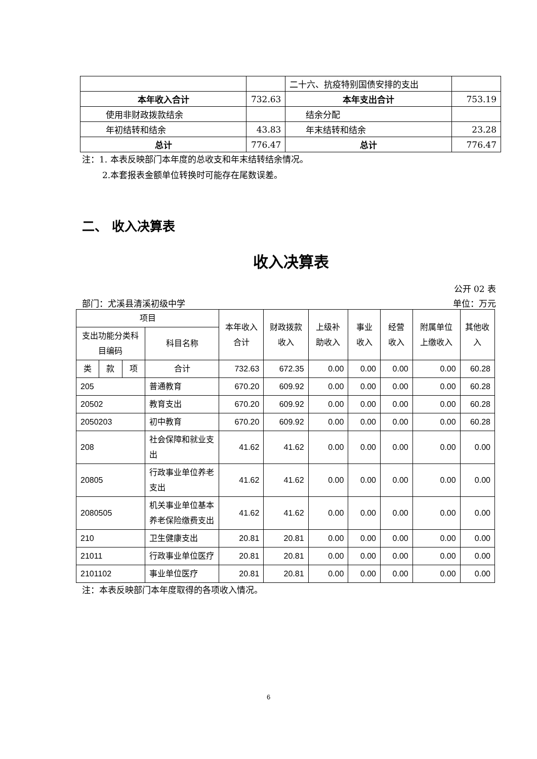| | | 二十六、抗疫特别国债安排的支出 | |
| 本年收入合计 | 732.63 | 本年支出合计 | 753.19 |
| 使用非财政拨款结余 | | 结余分配 | |
| 年初结转和结余 | 43.83 | 年末结转和结余 | 23.28 |
| 总计 | 776.47 | 总计 | 776.47 |
注：1. 本表反映部门本年度的总收支和年末结转结余情况。
2.本套报表金额单位转换时可能存在尾数误差。
二、 收入决算表
收入决算表
公开 02 表
部门：尤溪县清溪初级中学 单位：万元
| 项目 | | | | 本年收入合计 | 财政拨款收入 | 上级补助收入 | 事业收入 | 经营收入 | 附属单位上缴收入 | 其他收入 |
| --- | --- | --- | --- | --- | --- | --- | --- | --- | --- | --- |
| 支出功能分类科目编码 | | | 科目名称 | | | | | | | |
| 类 | 款 | 项 | 合计 | 732.63 | 672.35 | 0.00 | 0.00 | 0.00 | 0.00 | 60.28 |
| 205 | | | 普通教育 | 670.20 | 609.92 | 0.00 | 0.00 | 0.00 | 0.00 | 60.28 |
| 20502 | | | 教育支出 | 670.20 | 609.92 | 0.00 | 0.00 | 0.00 | 0.00 | 60.28 |
| 2050203 | | | 初中教育 | 670.20 | 609.92 | 0.00 | 0.00 | 0.00 | 0.00 | 60.28 |
| 208 | | | 社会保障和就业支出 | 41.62 | 41.62 | 0.00 | 0.00 | 0.00 | 0.00 | 0.00 |
| 20805 | | | 行政事业单位养老支出 | 41.62 | 41.62 | 0.00 | 0.00 | 0.00 | 0.00 | 0.00 |
| 2080505 | | | 机关事业单位基本养老保险缴费支出 | 41.62 | 41.62 | 0.00 | 0.00 | 0.00 | 0.00 | 0.00 |
| 210 | | | 卫生健康支出 | 20.81 | 20.81 | 0.00 | 0.00 | 0.00 | 0.00 | 0.00 |
| 21011 | | | 行政事业单位医疗 | 20.81 | 20.81 | 0.00 | 0.00 | 0.00 | 0.00 | 0.00 |
| 2101102 | | | 事业单位医疗 | 20.81 | 20.81 | 0.00 | 0.00 | 0.00 | 0.00 | 0.00 |
注：本表反映部门本年度取得的各项收入情况。
6